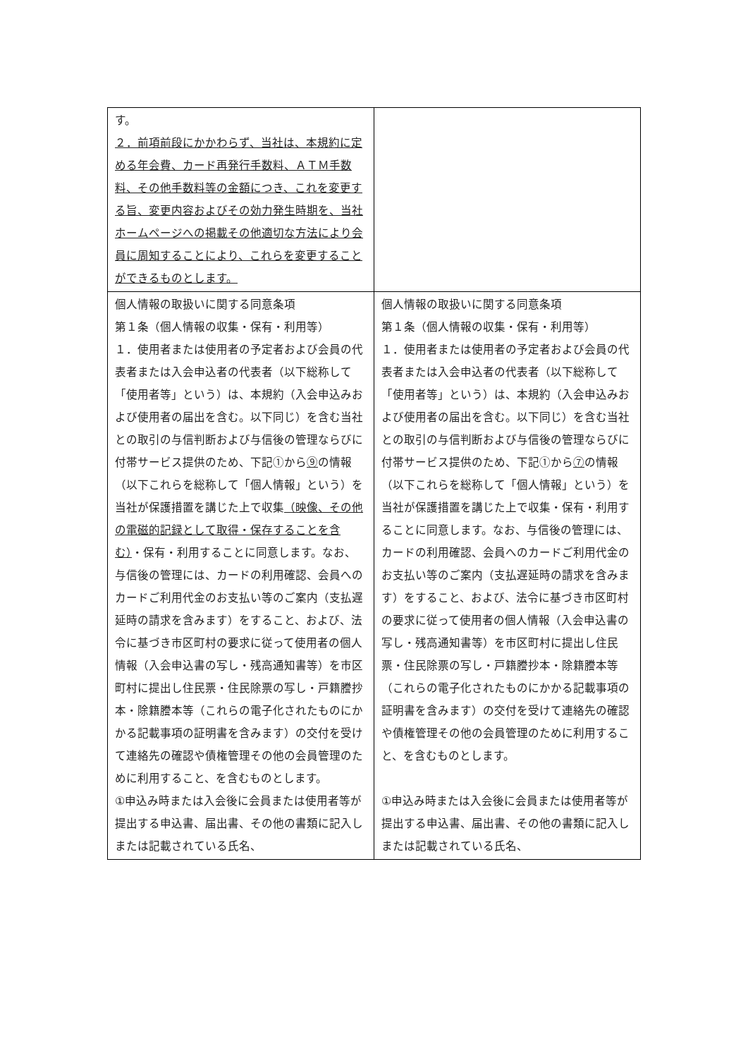| す。 ２．前項前段にかかわらず、当社は、本規約に定める年会費、カード再発行手数料、ＡＴＭ手数料、その他手数料等の金額につき、これを変更する旨、変更内容およびその効力発生時期を、当社ホームページへの掲載その他適切な方法により会員に周知することにより、これらを変更することができるものとします。 | |
| 個人情報の取扱いに関する同意条項 第１条（個人情報の収集・保有・利用等） １．使用者または使用者の予定者および会員の代表者または入会申込者の代表者（以下総称して「使用者等」という）は、本規約（入会申込みおよび使用者の届出を含む。以下同じ）を含む当社との取引の与信判断および与信後の管理ならびに付帯サービス提供のため、下記①から ⑨ の情報（以下これらを総称して「個人情報」という）を当社が保護措置を講じた上で収集 （映像、その他の電磁的記録として取得・保存することを含む） ・保有・利用することに同意します。なお、与信後の管理には、カードの利用確認、会員へのカードご利用代金のお支払い等のご案内（支払遅延時の請求を含みます）をすること、および、法令に基づき市区町村の要求に従って使用者の個人情報（入会申込書の写し・残高通知書等）を市区町村に提出し住民票・住民除票の写し・戸籍謄抄本・除籍謄本等（これらの電子化されたものにかかる記載事項の証明書を含みます）の交付を受けて連絡先の確認や債権管理その他の会員管理のために利用すること、を含むものとします。 ①申込み時または入会後に会員または使用者等が提出する申込書、届出書、その他の書類に記入しまたは記載されている氏名、 | 個人情報の取扱いに関する同意条項 第１条（個人情報の収集・保有・利用等） １．使用者または使用者の予定者および会員の代表者または入会申込者の代表者（以下総称して「使用者等」という）は、本規約（入会申込みおよび使用者の届出を含む。以下同じ）を含む当社との取引の与信判断および与信後の管理ならびに付帯サービス提供のため、下記①から ⑦ の情報（以下これらを総称して「個人情報」という）を当社が保護措置を講じた上で収集・保有・利用することに同意します。なお、与信後の管理には、カードの利用確認、会員へのカードご利用代金のお支払い等のご案内（支払遅延時の請求を含みます）をすること、および、法令に基づき市区町村の要求に従って使用者の個人情報（入会申込書の写し・残高通知書等）を市区町村に提出し住民票・住民除票の写し・戸籍謄抄本・除籍謄本等（これらの電子化されたものにかかる記載事項の証明書を含みます）の交付を受けて連絡先の確認や債権管理その他の会員管理のために利用すること、を含むものとします。 ①申込み時または入会後に会員または使用者等が提出する申込書、届出書、その他の書類に記入しまたは記載されている氏名、 |